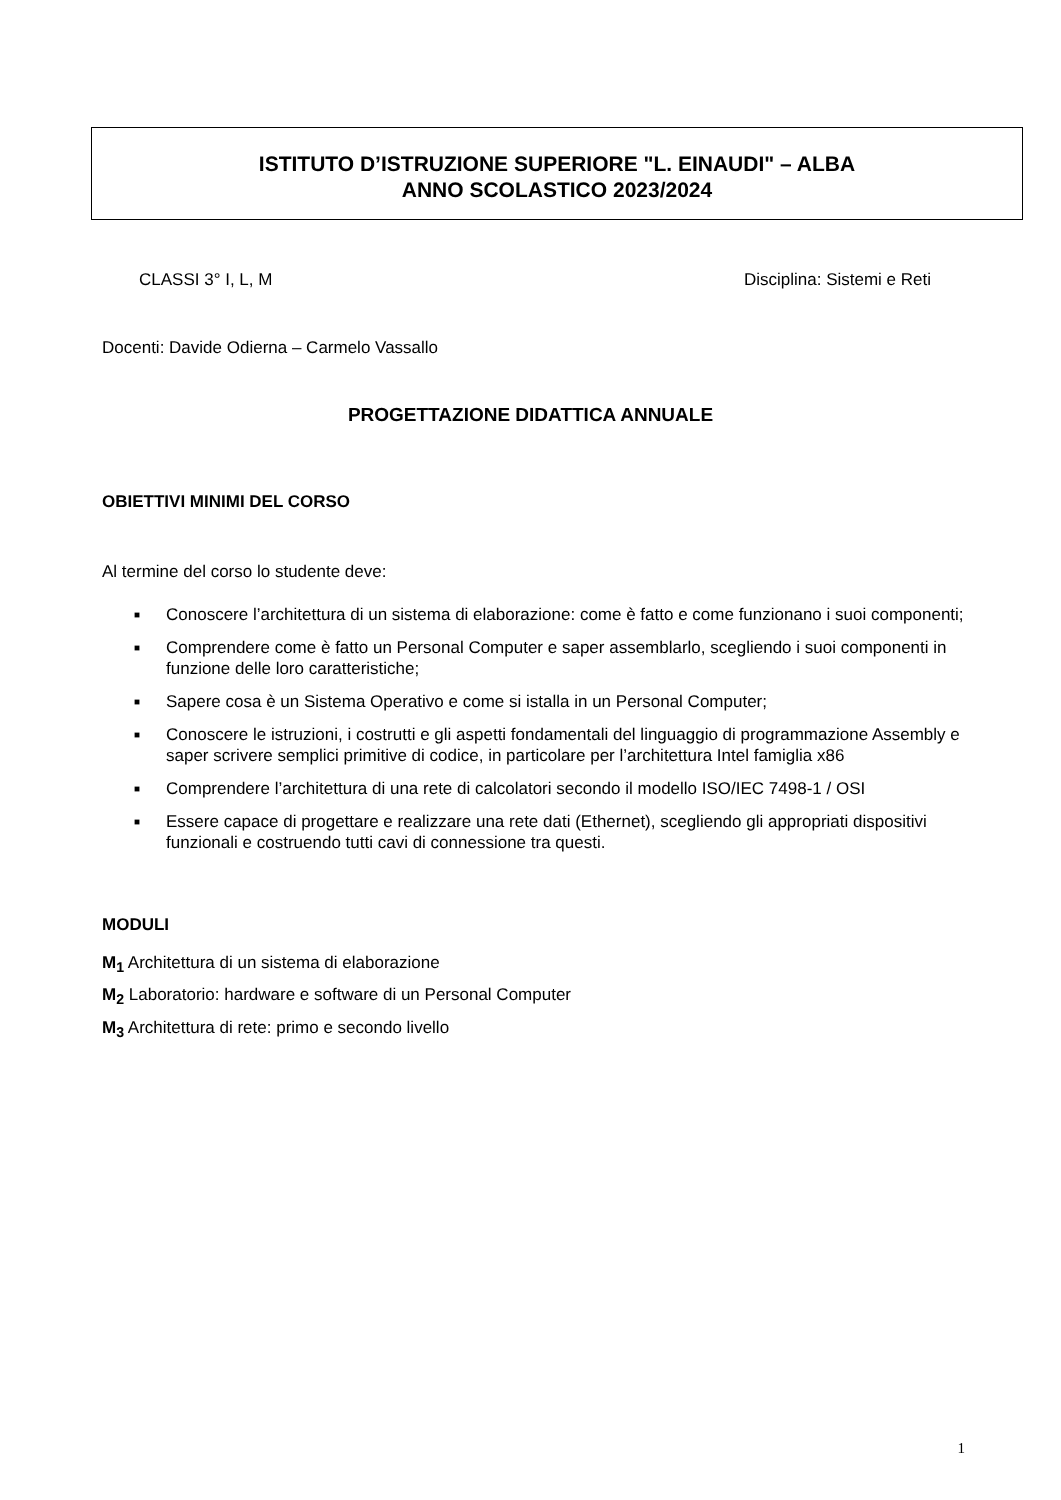ISTITUTO D’ISTRUZIONE SUPERIORE "L. EINAUDI" – ALBA
ANNO SCOLASTICO 2023/2024
CLASSI 3° I, L, M Disciplina: Sistemi e Reti
Docenti: Davide Odierna – Carmelo Vassallo
PROGETTAZIONE DIDATTICA ANNUALE
OBIETTIVI MINIMI DEL CORSO
Al termine del corso lo studente deve:
■ Conoscere l’architettura di un sistema di elaborazione: come è fatto e come funzionano i suoi componenti;
■ Comprendere come è fatto un Personal Computer e saper assemblarlo, scegliendo i suoi componenti in funzione delle loro caratteristiche;
■ Sapere cosa è un Sistema Operativo e come si istalla in un Personal Computer;
■ Conoscere le istruzioni, i costrutti e gli aspetti fondamentali del linguaggio di programmazione Assembly e saper scrivere semplici primitive di codice, in particolare per l’architettura Intel famiglia x86
■ Comprendere l’architettura di una rete di calcolatori secondo il modello ISO/IEC 7498-1 / OSI
■ Essere capace di progettare e realizzare una rete dati (Ethernet), scegliendo gli appropriati dispositivi funzionali e costruendo tutti cavi di connessione tra questi.
MODULI
M<sub>1</sub> Architettura di un sistema di elaborazione
M<sub>2</sub> Laboratorio: hardware e software di un Personal Computer
M<sub>3</sub> Architettura di rete: primo e secondo livello
1